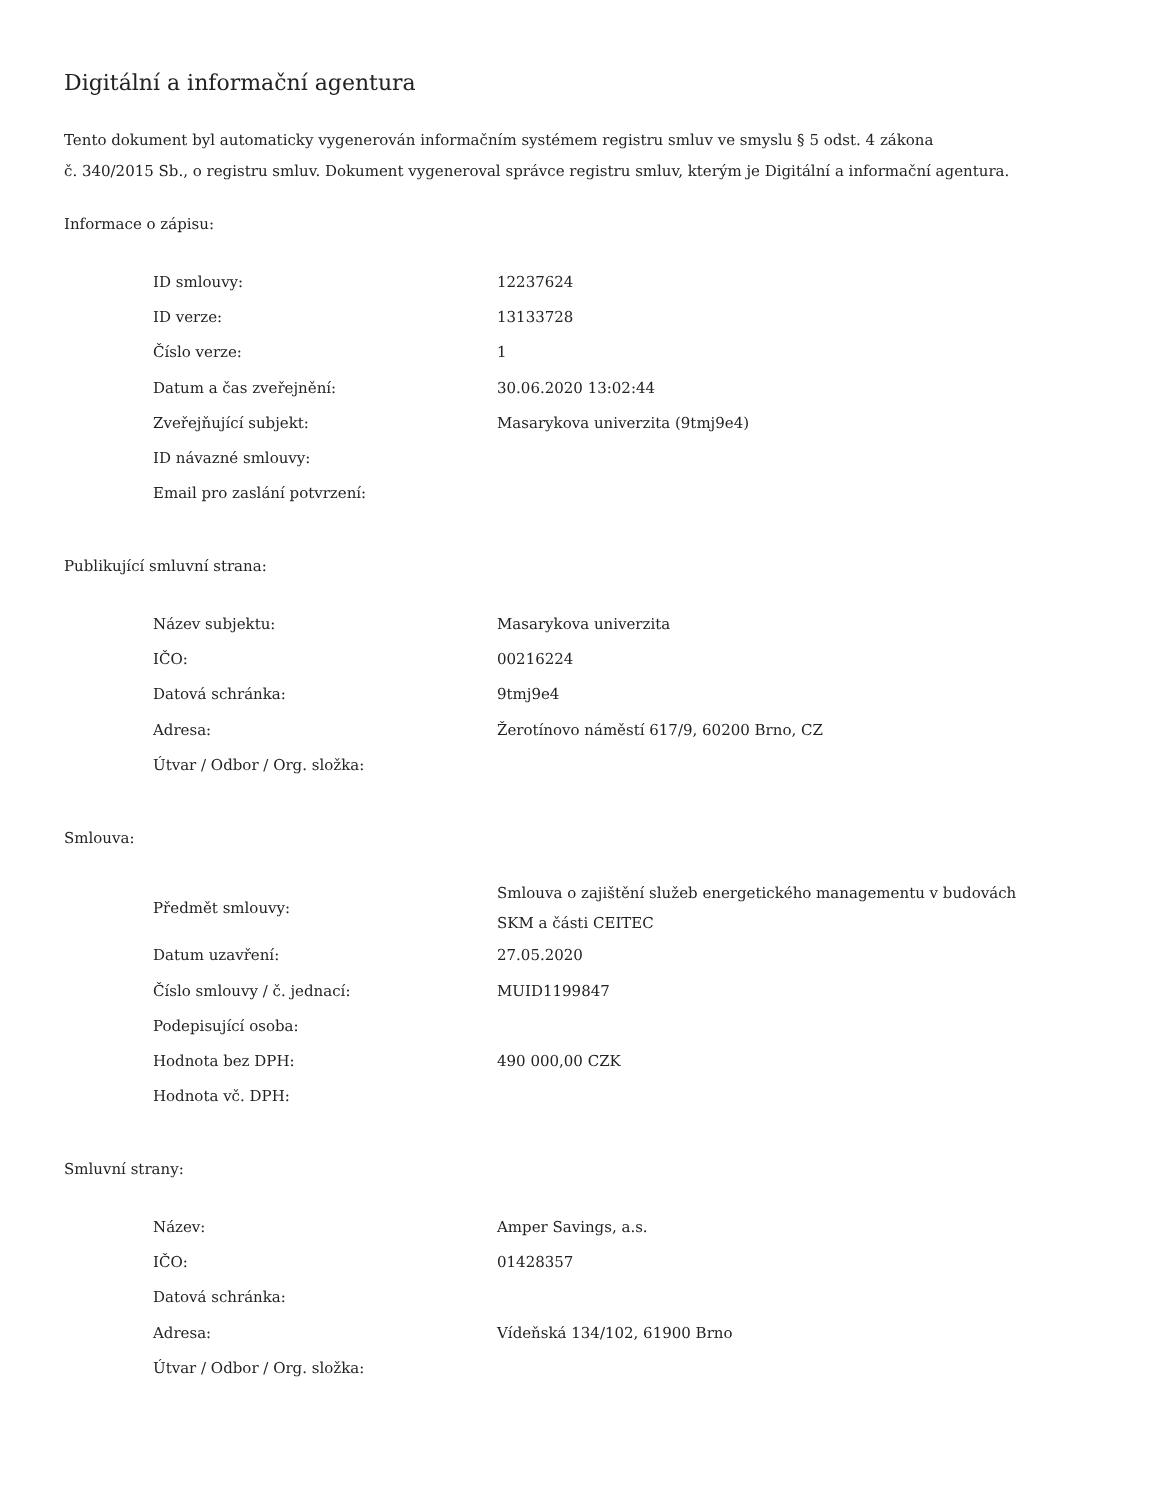Digitální a informační agentura
Tento dokument byl automaticky vygenerován informačním systémem registru smluv ve smyslu § 5 odst. 4 zákona
č. 340/2015 Sb., o registru smluv. Dokument vygeneroval správce registru smluv, kterým je Digitální a informační agentura.
Informace o zápisu:
| ID smlouvy: | 12237624 |
| ID verze: | 13133728 |
| Číslo verze: | 1 |
| Datum a čas zveřejnění: | 30.06.2020 13:02:44 |
| Zveřejňující subjekt: | Masarykova univerzita (9tmj9e4) |
| ID návazné smlouvy: | |
| Email pro zaslání potvrzení: | |
Publikující smluvní strana:
| Název subjektu: | Masarykova univerzita |
| IČO: | 00216224 |
| Datová schránka: | 9tmj9e4 |
| Adresa: | Žerotínovo náměstí 617/9, 60200 Brno, CZ |
| Útvar / Odbor / Org. složka: | |
Smlouva:
| Předmět smlouvy: | Smlouva o zajištění služeb energetického managementu v budovách SKM a části CEITEC |
| Datum uzavření: | 27.05.2020 |
| Číslo smlouvy / č. jednací: | MUID1199847 |
| Podepisující osoba: | |
| Hodnota bez DPH: | 490 000,00 CZK |
| Hodnota vč. DPH: | |
Smluvní strany:
| Název: | Amper Savings, a.s. |
| IČO: | 01428357 |
| Datová schránka: | |
| Adresa: | Vídeňská 134/102, 61900 Brno |
| Útvar / Odbor / Org. složka: | |